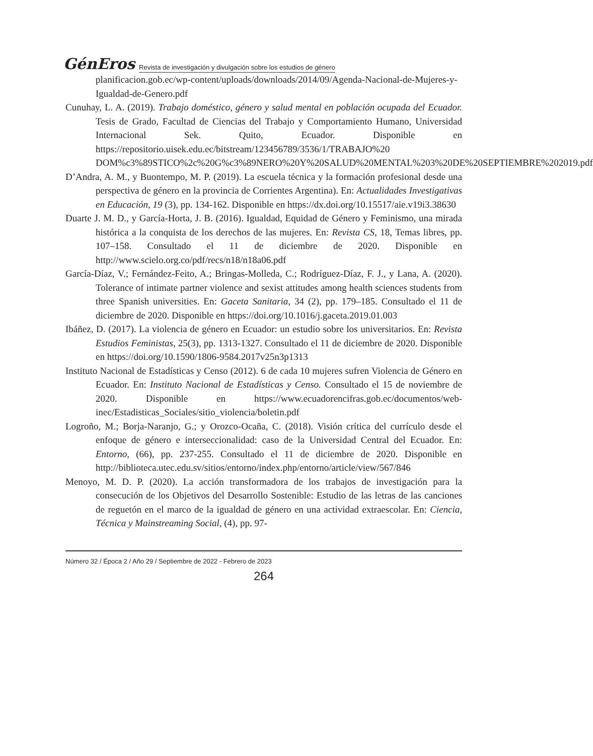GénEros Revista de investigación y divulgación sobre los estudios de género
planificacion.gob.ec/wp-content/uploads/downloads/2014/09/Agenda-Nacional-de-Mujeres-y-Igualdad-de-Genero.pdf
Cunuhay, L. A. (2019). Trabajo doméstico, género y salud mental en población ocupada del Ecuador. Tesis de Grado, Facultad de Ciencias del Trabajo y Comportamiento Humano, Universidad Internacional Sek. Quito, Ecuador. Disponible en https://repositorio.uisek.edu.ec/bitstream/123456789/3536/1/TRABAJO%20 DOM%c3%89STICO%2c%20G%c3%89NERO%20Y%20SALUD%20MENTAL%203%20DE%20SEPTIEMBRE%202019.pdf
D’Andra, A. M., y Buontempo, M. P. (2019). La escuela técnica y la formación profesional desde una perspectiva de género en la provincia de Corrientes Argentina). En: Actualidades Investigativas en Educación, 19 (3), pp. 134-162. Disponible en https://dx.doi.org/10.15517/aie.v19i3.38630
Duarte J. M. D., y García-Horta, J. B. (2016). Igualdad, Equidad de Género y Feminismo, una mirada histórica a la conquista de los derechos de las mujeres. En: Revista CS, 18, Temas libres, pp. 107–158. Consultado el 11 de diciembre de 2020. Disponible en http://www.scielo.org.co/pdf/recs/n18/n18a06.pdf
García-Díaz, V.; Fernández-Feito, A.; Bringas-Molleda, C.; Rodríguez-Díaz, F. J., y Lana, A. (2020). Tolerance of intimate partner violence and sexist attitudes among health sciences students from three Spanish universities. En: Gaceta Sanitaria, 34 (2), pp. 179–185. Consultado el 11 de diciembre de 2020. Disponible en https://doi.org/10.1016/j.gaceta.2019.01.003
Ibáñez, D. (2017). La violencia de género en Ecuador: un estudio sobre los universitarios. En: Revista Estudios Feministas, 25(3), pp. 1313-1327. Consultado el 11 de diciembre de 2020. Disponible en https://doi.org/10.1590/1806-9584.2017v25n3p1313
Instituto Nacional de Estadísticas y Censo (2012). 6 de cada 10 mujeres sufren Violencia de Género en Ecuador. En: Instituto Nacional de Estadísticas y Censo. Consultado el 15 de noviembre de 2020. Disponible en https://www.ecuadorencifras.gob.ec/documentos/web-inec/Estadisticas_Sociales/sitio_violencia/boletin.pdf
Logroño, M.; Borja-Naranjo, G.; y Orozco-Ocaña, C. (2018). Visión crítica del currículo desde el enfoque de género e interseccionalidad: caso de la Universidad Central del Ecuador. En: Entorno, (66), pp. 237-255. Consultado el 11 de diciembre de 2020. Disponible en http://biblioteca.utec.edu.sv/sitios/entorno/index.php/entorno/article/view/567/846
Menoyo, M. D. P. (2020). La acción transformadora de los trabajos de investigación para la consecución de los Objetivos del Desarrollo Sostenible: Estudio de las letras de las canciones de reguetón en el marco de la igualdad de género en una actividad extraescolar. En: Ciencia, Técnica y Mainstreaming Social, (4), pp. 97-
Número 32 / Época 2 / Año 29 / Septiembre de 2022 - Febrero de 2023
264